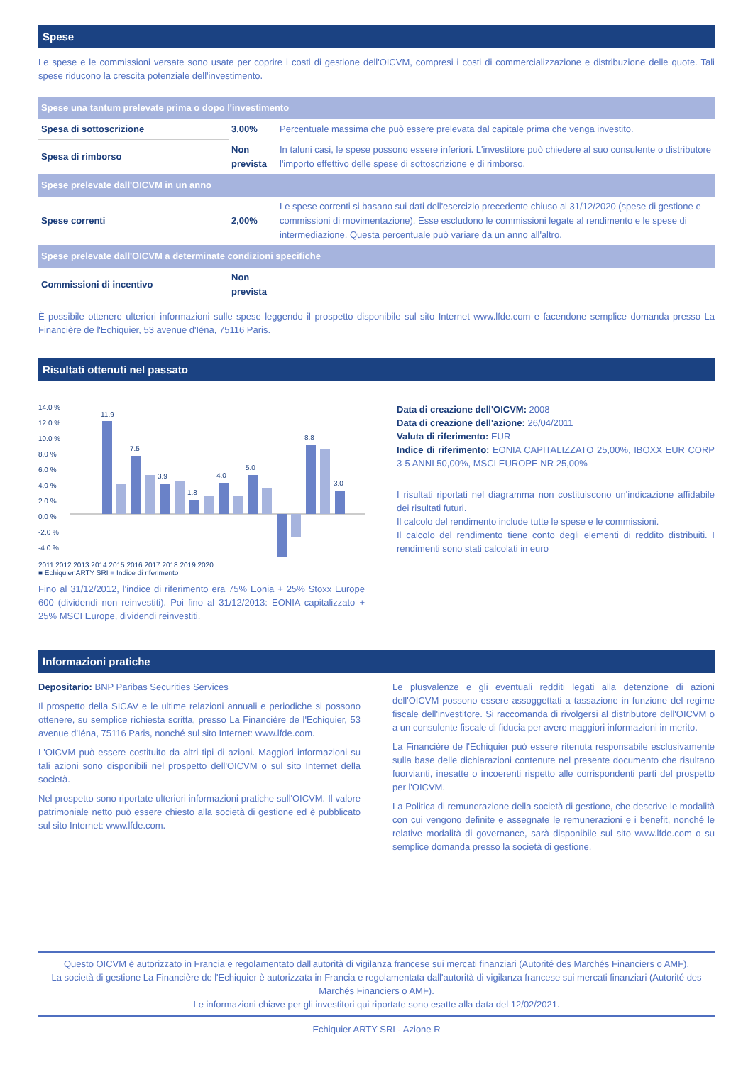Spese
Le spese e le commissioni versate sono usate per coprire i costi di gestione dell'OICVM, compresi i costi di commercializzazione e distribuzione delle quote. Tali spese riducono la crescita potenziale dell'investimento.
| Spese una tantum prelevate prima o dopo l'investimento | | |
| Spesa di sottoscrizione | 3,00% | Percentuale massima che può essere prelevata dal capitale prima che venga investito. |
| Spesa di rimborso | Non prevista | In taluni casi, le spese possono essere inferiori. L'investitore può chiedere al suo consulente o distributore l'importo effettivo delle spese di sottoscrizione e di rimborso. |
| Spese prelevate dall'OICVM in un anno | | |
| Spese correnti | 2,00% | Le spese correnti si basano sui dati dell'esercizio precedente chiuso al 31/12/2020 (spese di gestione e commissioni di movimentazione). Esse escludono le commissioni legate al rendimento e le spese di intermediazione. Questa percentuale può variare da un anno all'altro. |
| Spese prelevate dall'OICVM a determinate condizioni specifiche | | |
| Commissioni di incentivo | Non prevista | |
È possibile ottenere ulteriori informazioni sulle spese leggendo il prospetto disponibile sul sito Internet www.lfde.com e facendone semplice domanda presso La Financière de l'Echiquier, 53 avenue d'Iéna, 75116 Paris.
Risultati ottenuti nel passato
14.0 %
12.0 %
10.0 %
8.0 %
6.0 %
4.0 %
2.0 %
0.0 %
-2.0 %
-4.0 %
11.9
7.5
3.9
1.8
4.0
5.0
8.8
3.0
2011 2012 2013 2014 2015 2016 2017 2018 2019 2020
■ Echiquier ARTY SRI ■ Indice di riferimento
Fino al 31/12/2012, l'indice di riferimento era 75% Eonia + 25% Stoxx Europe 600 (dividendi non reinvestiti). Poi fino al 31/12/2013: EONIA capitalizzato + 25% MSCI Europe, dividendi reinvestiti.
Data di creazione dell'OICVM: 2008
Data di creazione dell'azione: 26/04/2011
Valuta di riferimento: EUR
Indice di riferimento: EONIA CAPITALIZZATO 25,00%, IBOXX EUR CORP 3-5 ANNI 50,00%, MSCI EUROPE NR 25,00%
I risultati riportati nel diagramma non costituiscono un'indicazione affidabile dei risultati futuri.
Il calcolo del rendimento include tutte le spese e le commissioni.
Il calcolo del rendimento tiene conto degli elementi di reddito distribuiti. I rendimenti sono stati calcolati in euro
Informazioni pratiche
Depositario: BNP Paribas Securities Services
Il prospetto della SICAV e le ultime relazioni annuali e periodiche si possono ottenere, su semplice richiesta scritta, presso La Financière de l'Echiquier, 53 avenue d'Iéna, 75116 Paris, nonché sul sito Internet: www.lfde.com.
L'OICVM può essere costituito da altri tipi di azioni. Maggiori informazioni su tali azioni sono disponibili nel prospetto dell'OICVM o sul sito Internet della società.
Nel prospetto sono riportate ulteriori informazioni pratiche sull'OICVM. Il valore patrimoniale netto può essere chiesto alla società di gestione ed è pubblicato sul sito Internet: www.lfde.com.
Le plusvalenze e gli eventuali redditi legati alla detenzione di azioni dell'OICVM possono essere assoggettati a tassazione in funzione del regime fiscale dell'investitore. Si raccomanda di rivolgersi al distributore dell'OICVM o a un consulente fiscale di fiducia per avere maggiori informazioni in merito.
La Financière de l'Echiquier può essere ritenuta responsabile esclusivamente sulla base delle dichiarazioni contenute nel presente documento che risultano fuorvianti, inesatte o incoerenti rispetto alle corrispondenti parti del prospetto per l'OICVM.
La Politica di remunerazione della società di gestione, che descrive le modalità con cui vengono definite e assegnate le remunerazioni e i benefit, nonché le relative modalità di governance, sarà disponibile sul sito www.lfde.com o su semplice domanda presso la società di gestione.
Questo OICVM è autorizzato in Francia e regolamentato dall'autorità di vigilanza francese sui mercati finanziari (Autorité des Marchés Financiers o AMF).
La società di gestione La Financière de l'Echiquier è autorizzata in Francia e regolamentata dall'autorità di vigilanza francese sui mercati finanziari (Autorité des Marchés Financiers o AMF).
Le informazioni chiave per gli investitori qui riportate sono esatte alla data del 12/02/2021.
Echiquier ARTY SRI - Azione R